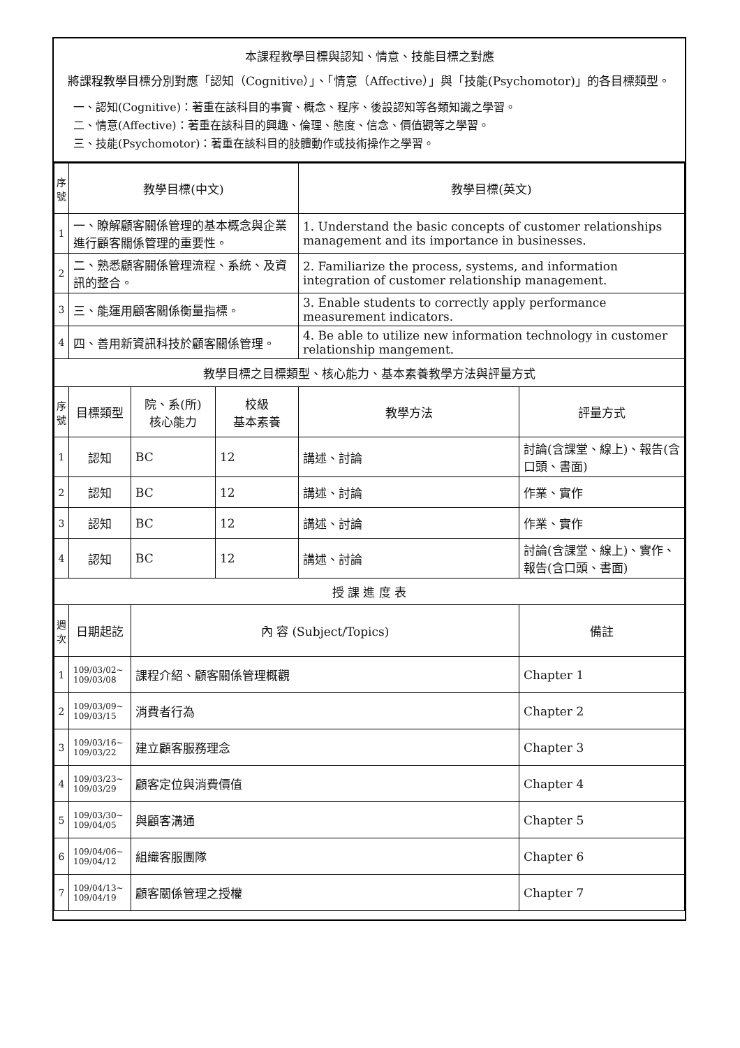本課程教學目標與認知、情意、技能目標之對應
將課程教學目標分別對應「認知（Cognitive）」、「情意（Affective）」與「技能(Psychomotor)」的各目標類型。
一、認知(Cognitive)：著重在該科目的事實、概念、程序、後設認知等各類知識之學習。
二、情意(Affective)：著重在該科目的興趣、倫理、態度、信念、價值觀等之學習。
三、技能(Psychomotor)：著重在該科目的肢體動作或技術操作之學習。
| 序號 | 教學目標(中文) | | | 教學目標(英文) | |
| --- | --- | --- | --- | --- | --- |
| 1 | 一、瞭解顧客關係管理的基本概念與企業進行顧客關係管理的重要性。 | | | 1. Understand the basic concepts of customer relationships management and its importance in businesses. | |
| 2 | 二、熟悉顧客關係管理流程、系統、及資訊的整合。 | | | 2. Familiarize the process, systems, and information integration of customer relationship management. | |
| 3 | 三、能運用顧客關係衡量指標。 | | | 3. Enable students to correctly apply performance measurement indicators. | |
| 4 | 四、善用新資訊科技於顧客關係管理。 | | | 4. Be able to utilize new information technology in customer relationship mangement. | |
| 教學目標之目標類型、核心能力、基本素養教學方法與評量方式 | | | | | |
| 序號 | 目標類型 | 院、系(所) 核心能力 | 校級 基本素養 | 教學方法 | 評量方式 |
| 1 | 認知 | BC | 12 | 講述、討論 | 討論(含課堂、線上)、報告(含口頭、書面) |
| 2 | 認知 | BC | 12 | 講述、討論 | 作業、實作 |
| 3 | 認知 | BC | 12 | 講述、討論 | 作業、實作 |
| 4 | 認知 | BC | 12 | 講述、討論 | 討論(含課堂、線上)、實作、報告(含口頭、書面) |
| 授 課 進 度 表 | | | | | |
| 週次 | 日期起訖 | 內 容 (Subject/Topics) | | | 備註 |
| 1 | 109/03/02~ 109/03/08 | 課程介紹、顧客關係管理概觀 | | | Chapter 1 |
| 2 | 109/03/09~ 109/03/15 | 消費者行為 | | | Chapter 2 |
| 3 | 109/03/16~ 109/03/22 | 建立顧客服務理念 | | | Chapter 3 |
| 4 | 109/03/23~ 109/03/29 | 顧客定位與消費價值 | | | Chapter 4 |
| 5 | 109/03/30~ 109/04/05 | 與顧客溝通 | | | Chapter 5 |
| 6 | 109/04/06~ 109/04/12 | 組織客服團隊 | | | Chapter 6 |
| 7 | 109/04/13~ 109/04/19 | 顧客關係管理之授權 | | | Chapter 7 |